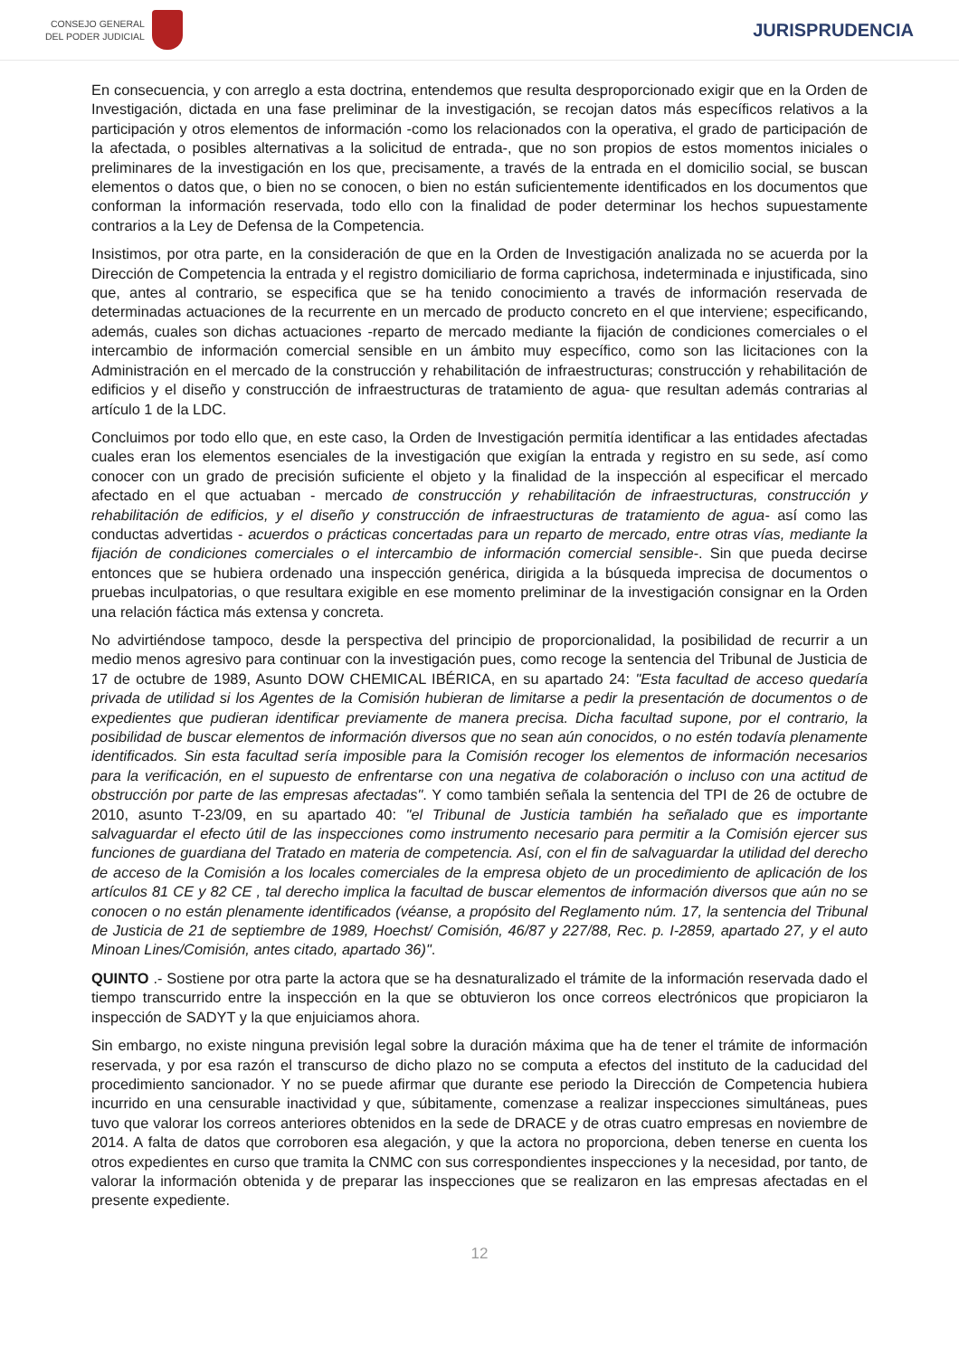CONSEJO GENERAL
DEL PODER JUDICIAL
JURISPRUDENCIA
En consecuencia, y con arreglo a esta doctrina, entendemos que resulta desproporcionado exigir que en la Orden de Investigación, dictada en una fase preliminar de la investigación, se recojan datos más específicos relativos a la participación y otros elementos de información -como los relacionados con la operativa, el grado de participación de la afectada, o posibles alternativas a la solicitud de entrada-, que no son propios de estos momentos iniciales o preliminares de la investigación en los que, precisamente, a través de la entrada en el domicilio social, se buscan elementos o datos que, o bien no se conocen, o bien no están suficientemente identificados en los documentos que conforman la información reservada, todo ello con la finalidad de poder determinar los hechos supuestamente contrarios a la Ley de Defensa de la Competencia.
Insistimos, por otra parte, en la consideración de que en la Orden de Investigación analizada no se acuerda por la Dirección de Competencia la entrada y el registro domiciliario de forma caprichosa, indeterminada e injustificada, sino que, antes al contrario, se especifica que se ha tenido conocimiento a través de información reservada de determinadas actuaciones de la recurrente en un mercado de producto concreto en el que interviene; especificando, además, cuales son dichas actuaciones -reparto de mercado mediante la fijación de condiciones comerciales o el intercambio de información comercial sensible en un ámbito muy específico, como son las licitaciones con la Administración en el mercado de la construcción y rehabilitación de infraestructuras; construcción y rehabilitación de edificios y el diseño y construcción de infraestructuras de tratamiento de agua- que resultan además contrarias al artículo 1 de la LDC.
Concluimos por todo ello que, en este caso, la Orden de Investigación permitía identificar a las entidades afectadas cuales eran los elementos esenciales de la investigación que exigían la entrada y registro en su sede, así como conocer con un grado de precisión suficiente el objeto y la finalidad de la inspección al especificar el mercado afectado en el que actuaban - mercado de construcción y rehabilitación de infraestructuras, construcción y rehabilitación de edificios, y el diseño y construcción de infraestructuras de tratamiento de agua- así como las conductas advertidas - acuerdos o prácticas concertadas para un reparto de mercado, entre otras vías, mediante la fijación de condiciones comerciales o el intercambio de información comercial sensible-. Sin que pueda decirse entonces que se hubiera ordenado una inspección genérica, dirigida a la búsqueda imprecisa de documentos o pruebas inculpatorias, o que resultara exigible en ese momento preliminar de la investigación consignar en la Orden una relación fáctica más extensa y concreta.
No advirtiéndose tampoco, desde la perspectiva del principio de proporcionalidad, la posibilidad de recurrir a un medio menos agresivo para continuar con la investigación pues, como recoge la sentencia del Tribunal de Justicia de 17 de octubre de 1989, Asunto DOW CHEMICAL IBÉRICA, en su apartado 24: "Esta facultad de acceso quedaría privada de utilidad si los Agentes de la Comisión hubieran de limitarse a pedir la presentación de documentos o de expedientes que pudieran identificar previamente de manera precisa. Dicha facultad supone, por el contrario, la posibilidad de buscar elementos de información diversos que no sean aún conocidos, o no estén todavía plenamente identificados. Sin esta facultad sería imposible para la Comisión recoger los elementos de información necesarios para la verificación, en el supuesto de enfrentarse con una negativa de colaboración o incluso con una actitud de obstrucción por parte de las empresas afectadas". Y como también señala la sentencia del TPI de 26 de octubre de 2010, asunto T-23/09, en su apartado 40: "el Tribunal de Justicia también ha señalado que es importante salvaguardar el efecto útil de las inspecciones como instrumento necesario para permitir a la Comisión ejercer sus funciones de guardiana del Tratado en materia de competencia. Así, con el fin de salvaguardar la utilidad del derecho de acceso de la Comisión a los locales comerciales de la empresa objeto de un procedimiento de aplicación de los artículos 81 CE y 82 CE , tal derecho implica la facultad de buscar elementos de información diversos que aún no se conocen o no están plenamente identificados (véanse, a propósito del Reglamento núm. 17, la sentencia del Tribunal de Justicia de 21 de septiembre de 1989, Hoechst/ Comisión, 46/87 y 227/88, Rec. p. I-2859, apartado 27, y el auto Minoan Lines/Comisión, antes citado, apartado 36)".
QUINTO .- Sostiene por otra parte la actora que se ha desnaturalizado el trámite de la información reservada dado el tiempo transcurrido entre la inspección en la que se obtuvieron los once correos electrónicos que propiciaron la inspección de SADYT y la que enjuiciamos ahora.
Sin embargo, no existe ninguna previsión legal sobre la duración máxima que ha de tener el trámite de información reservada, y por esa razón el transcurso de dicho plazo no se computa a efectos del instituto de la caducidad del procedimiento sancionador. Y no se puede afirmar que durante ese periodo la Dirección de Competencia hubiera incurrido en una censurable inactividad y que, súbitamente, comenzase a realizar inspecciones simultáneas, pues tuvo que valorar los correos anteriores obtenidos en la sede de DRACE y de otras cuatro empresas en noviembre de 2014. A falta de datos que corroboren esa alegación, y que la actora no proporciona, deben tenerse en cuenta los otros expedientes en curso que tramita la CNMC con sus correspondientes inspecciones y la necesidad, por tanto, de valorar la información obtenida y de preparar las inspecciones que se realizaron en las empresas afectadas en el presente expediente.
12